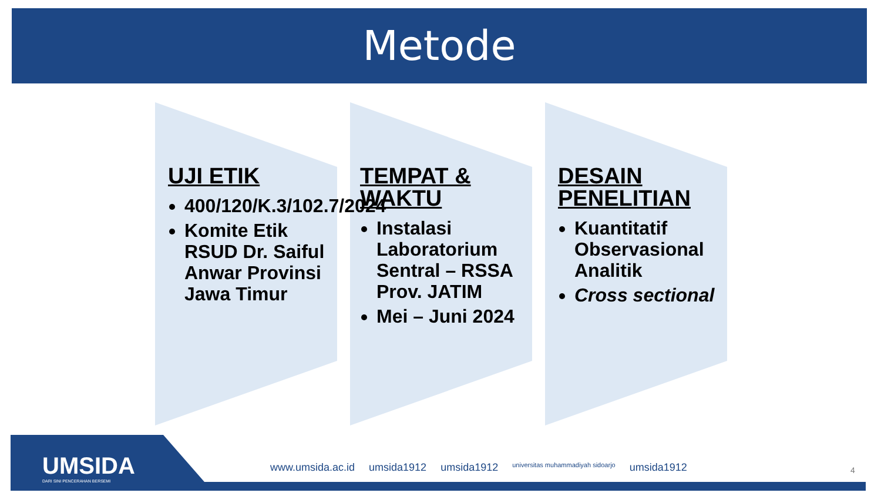Metode
UJI ETIK
400/120/K.3/102.7/2024
Komite Etik RSUD Dr. Saiful Anwar Provinsi Jawa Timur
TEMPAT & WAKTU
Instalasi Laboratorium Sentral – RSSA Prov. JATIM
Mei – Juni 2024
DESAIN PENELITIAN
Kuantitatif Observasional Analitik
Cross sectional
UMSIDA
DARI SINI PENCERAHAN BERSEMI
www.umsida.ac.id umsida1912 umsida1912 universitas muhammadiyah sidoarjo umsida1912
4